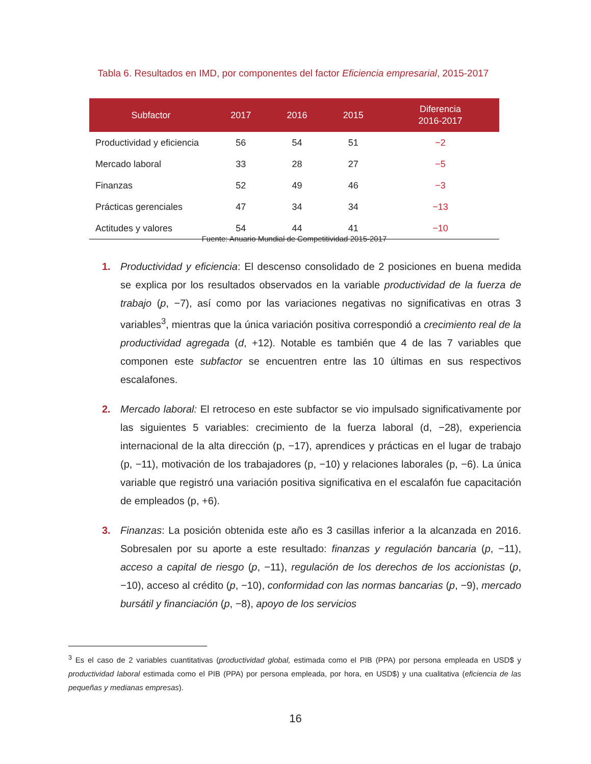Tabla 6. Resultados en IMD, por componentes del factor Eficiencia empresarial, 2015-2017
| Subfactor | 2017 | 2016 | 2015 | Diferencia 2016-2017 |
| --- | --- | --- | --- | --- |
| Productividad y eficiencia | 56 | 54 | 51 | −2 |
| Mercado laboral | 33 | 28 | 27 | −5 |
| Finanzas | 52 | 49 | 46 | −3 |
| Prácticas gerenciales | 47 | 34 | 34 | −13 |
| Actitudes y valores | 54 | 44 | 41 | −10 |
Fuente: Anuario Mundial de Competitividad 2015-2017
1. Productividad y eficiencia: El descenso consolidado de 2 posiciones en buena medida se explica por los resultados observados en la variable productividad de la fuerza de trabajo (p, −7), así como por las variaciones negativas no significativas en otras 3 variables<sup>3</sup>, mientras que la única variación positiva correspondió a crecimiento real de la productividad agregada (d, +12). Notable es también que 4 de las 7 variables que componen este subfactor se encuentren entre las 10 últimas en sus respectivos escalafones.
2. Mercado laboral: El retroceso en este subfactor se vio impulsado significativamente por las siguientes 5 variables: crecimiento de la fuerza laboral (d, −28), experiencia internacional de la alta dirección (p, −17), aprendices y prácticas en el lugar de trabajo (p, −11), motivación de los trabajadores (p, −10) y relaciones laborales (p, −6). La única variable que registró una variación positiva significativa en el escalafón fue capacitación de empleados (p, +6).
3. Finanzas: La posición obtenida este año es 3 casillas inferior a la alcanzada en 2016. Sobresalen por su aporte a este resultado: finanzas y regulación bancaria (p, −11), acceso a capital de riesgo (p, −11), regulación de los derechos de los accionistas (p, −10), acceso al crédito (p, −10), conformidad con las normas bancarias (p, −9), mercado bursátil y financiación (p, −8), apoyo de los servicios
<sup>3</sup> Es el caso de 2 variables cuantitativas (productividad global, estimada como el PIB (PPA) por persona empleada en USD$ y productividad laboral estimada como el PIB (PPA) por persona empleada, por hora, en USD$) y una cualitativa (eficiencia de las pequeñas y medianas empresas).
16